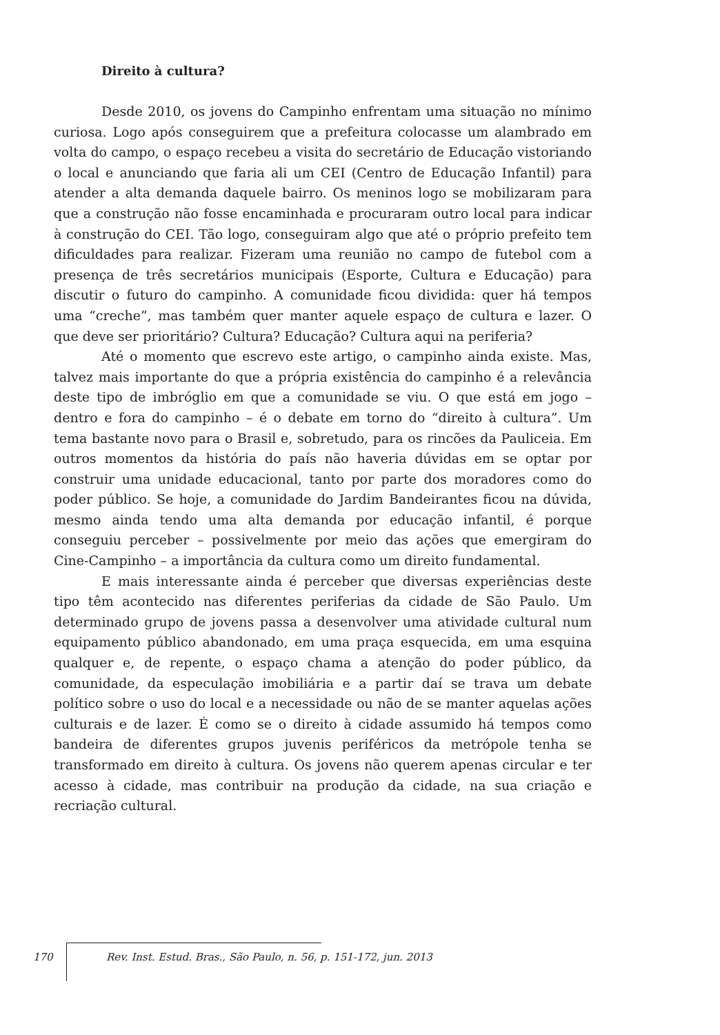Direito à cultura?
Desde 2010, os jovens do Campinho enfrentam uma situação no mínimo curiosa. Logo após conseguirem que a prefeitura colocasse um alambrado em volta do campo, o espaço recebeu a visita do secretário de Educação vistoriando o local e anunciando que faria ali um CEI (Centro de Educação Infantil) para atender a alta demanda daquele bairro. Os meninos logo se mobilizaram para que a construção não fosse encaminhada e procuraram outro local para indicar à construção do CEI. Tão logo, conseguiram algo que até o próprio prefeito tem dificuldades para realizar. Fizeram uma reunião no campo de futebol com a presença de três secretários municipais (Esporte, Cultura e Educação) para discutir o futuro do campinho. A comunidade ficou dividida: quer há tempos uma “creche”, mas também quer manter aquele espaço de cultura e lazer. O que deve ser prioritário? Cultura? Educação? Cultura aqui na periferia?
Até o momento que escrevo este artigo, o campinho ainda existe. Mas, talvez mais importante do que a própria existência do campinho é a relevância deste tipo de imbróglio em que a comunidade se viu. O que está em jogo – dentro e fora do campinho – é o debate em torno do “direito à cultura”. Um tema bastante novo para o Brasil e, sobretudo, para os rincões da Pauliceia. Em outros momentos da história do país não haveria dúvidas em se optar por construir uma unidade educacional, tanto por parte dos moradores como do poder público. Se hoje, a comunidade do Jardim Bandeirantes ficou na dúvida, mesmo ainda tendo uma alta demanda por educação infantil, é porque conseguiu perceber – possivelmente por meio das ações que emergiram do Cine-Campinho – a importância da cultura como um direito fundamental.
E mais interessante ainda é perceber que diversas experiências deste tipo têm acontecido nas diferentes periferias da cidade de São Paulo. Um determinado grupo de jovens passa a desenvolver uma atividade cultural num equipamento público abandonado, em uma praça esquecida, em uma esquina qualquer e, de repente, o espaço chama a atenção do poder público, da comunidade, da especulação imobiliária e a partir daí se trava um debate político sobre o uso do local e a necessidade ou não de se manter aquelas ações culturais e de lazer. É como se o direito à cidade assumido há tempos como bandeira de diferentes grupos juvenis periféricos da metrópole tenha se transformado em direito à cultura. Os jovens não querem apenas circular e ter acesso à cidade, mas contribuir na produção da cidade, na sua criação e recriação cultural.
170 Rev. Inst. Estud. Bras., São Paulo, n. 56, p. 151-172, jun. 2013